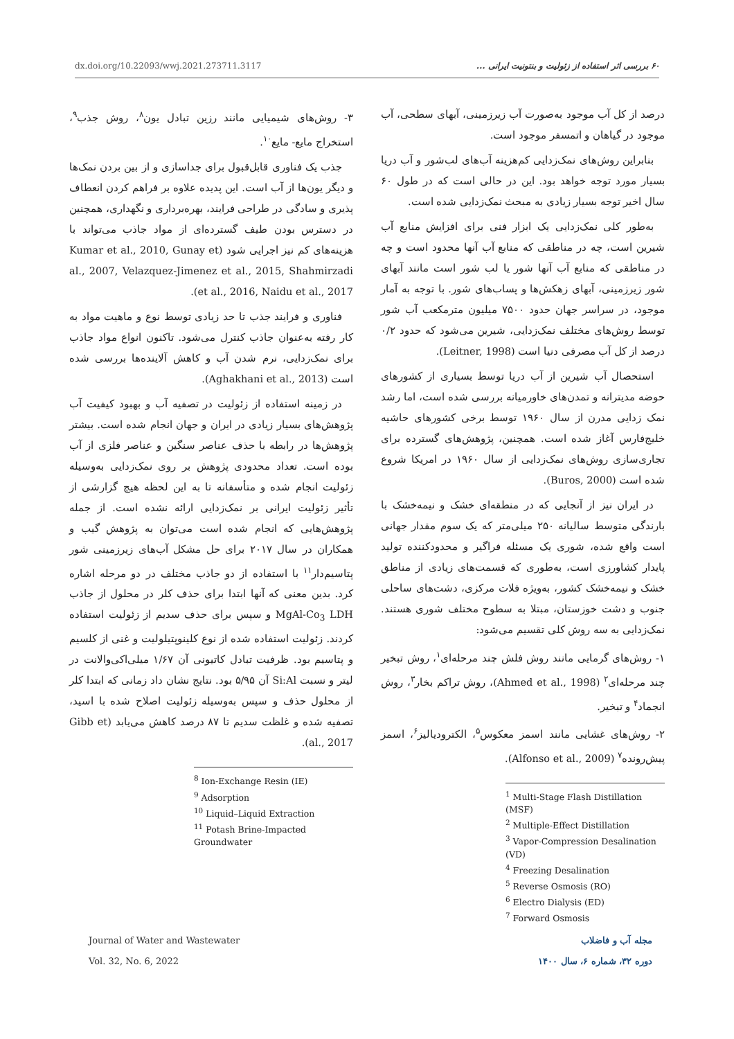dx.doi.org/10.22093/wwj.2021.273711.3117 ۶۰ بررسی اثر استفاده از زئولیت و بنتونیت ایرانی ...
درصد از کل آب موجود به‌صورت آب زیرزمینی، آبهای سطحی، آب موجود در گیاهان و اتمسفر موجود است.
بنابراین روش‌های نمک‌زدایی کم‌هزینه آب‌های لب‌شور و آب دریا بسیار مورد توجه خواهد بود. این در حالی است که در طول ۶۰ سال اخیر توجه بسیار زیادی به مبحث نمک‌زدایی شده است.
به‌طور کلی نمک‌زدایی یک ابزار فنی برای افزایش منابع آب شیرین است، چه در مناطقی که منابع آب آنها محدود است و چه در مناطقی که منابع آب آنها شور یا لب شور است مانند آبهای شور زیرزمینی، آبهای زهکش‌ها و پساب‌های شور. با توجه به آمار موجود، در سراسر جهان حدود ۷۵۰۰ میلیون مترمکعب آب شور توسط روش‌های مختلف نمک‌زدایی، شیرین می‌شود که حدود ۰/۲ درصد از کل آب مصرفی دنیا است (Leitner, 1998).
استحصال آب شیرین از آب دریا توسط بسیاری از کشورهای حوضه مدیترانه و تمدن‌های خاورمیانه بررسی شده است، اما رشد نمک زدایی مدرن از سال ۱۹۶۰ توسط برخی کشورهای حاشیه خلیج‌فارس آغاز شده است. همچنین، پژوهش‌های گسترده برای تجاری‌سازی روش‌های نمک‌زدایی از سال ۱۹۶۰ در امریکا شروع شده است (Buros, 2000).
در ایران نیز از آنجایی که در منطقه‌ای خشک و نیمه‌خشک با بارندگی متوسط سالیانه ۲۵۰ میلی‌متر که یک سوم مقدار جهانی است واقع شده، شوری یک مسئله فراگیر و محدودکننده تولید پایدار کشاورزی است، به‌طوری که قسمت‌های زیادی از مناطق خشک و نیمه‌خشک کشور، به‌ویژه فلات مرکزی، دشت‌های ساحلی جنوب و دشت خوزستان، مبتلا به سطوح مختلف شوری هستند. نمک‌زدایی به سه روش کلی تقسیم می‌شود:
۱- روش‌های گرمایی مانند روش فلش چند مرحله‌ای<sup>۱</sup>، روش تبخیر چند مرحله‌ای<sup>۲</sup> (Ahmed et al., 1998)، روش تراکم بخار<sup>۳</sup>، روش انجماد<sup>۴</sup> و تبخیر.
۲- روش‌های غشایی مانند اسمز معکوس<sup>۵</sup>، الکترودیالیز<sup>۶</sup>، اسمز پیش‌رونده<sup>۷</sup> (Alfonso et al., 2009).
<sup>1</sup> Multi-Stage Flash Distillation (MSF)
<sup>2</sup> Multiple-Effect Distillation
<sup>3</sup> Vapor-Compression Desalination (VD)
<sup>4</sup> Freezing Desalination
<sup>5</sup> Reverse Osmosis (RO)
<sup>6</sup> Electro Dialysis (ED)
<sup>7</sup> Forward Osmosis
۳- روش‌های شیمیایی مانند رزین تبادل یون<sup>۸</sup>، روش جذب<sup>۹</sup>، استخراج مایع- مایع<sup>۱۰</sup>.
جذب یک فناوری قابل‌قبول برای جداسازی و از بین بردن نمک‌ها و دیگر یون‌ها از آب است. این پدیده علاوه بر فراهم کردن انعطاف پذیری و سادگی در طراحی فرایند، بهره‌برداری و نگهداری، همچنین در دسترس بودن طیف گسترده‌ای از مواد جاذب می‌تواند با هزینه‌های کم نیز اجرایی شود (Kumar et al., 2010, Gunay et al., 2007, Velazquez-Jimenez et al., 2015, Shahmirzadi et al., 2016, Naidu et al., 2017).
فناوری و فرایند جذب تا حد زیادی توسط نوع و ماهیت مواد به کار رفته به‌عنوان جاذب کنترل می‌شود. تاکنون انواع مواد جاذب برای نمک‌زدایی، نرم شدن آب و کاهش آلاینده‌ها بررسی شده است (Aghakhani et al., 2013).
در زمینه استفاده از زئولیت در تصفیه آب و بهبود کیفیت آب پژوهش‌های بسیار زیادی در ایران و جهان انجام شده است. بیشتر پژوهش‌ها در رابطه با حذف عناصر سنگین و عناصر فلزی از آب بوده است. تعداد محدودی پژوهش بر روی نمک‌زدایی به‌وسیله زئولیت انجام شده و متأسفانه تا به این لحظه هیچ گزارشی از تأثیر زئولیت ایرانی بر نمک‌زدایی ارائه نشده است. از جمله پژوهش‌هایی که انجام شده است می‌توان به پژوهش گیب و همکاران در سال ۲۰۱۷ برای حل مشکل آب‌های زیرزمینی شور پتاسیم‌دار<sup>۱۱</sup> با استفاده از دو جاذب مختلف در دو مرحله اشاره کرد. بدین معنی که آنها ابتدا برای حذف کلر در محلول از جاذب MgAl-Co<sub>3</sub> LDH و سپس برای حذف سدیم از زئولیت استفاده کردند. زئولیت استفاده شده از نوع کلینوپتیلولیت و غنی از کلسیم و پتاسیم بود. ظرفیت تبادل کاتیونی آن ۱/۶۷ میلی‌اکی‌والانت در لیتر و نسبت Si:Al آن ۵/۹۵ بود. نتایج نشان داد زمانی که ابتدا کلر از محلول حذف و سپس به‌وسیله زئولیت اصلاح شده با اسید، تصفیه شده و غلظت سدیم تا ۸۷ درصد کاهش می‌یابد (Gibb et al., 2017).
<sup>8</sup> Ion-Exchange Resin (IE)
<sup>9</sup> Adsorption
<sup>10</sup> Liquid–Liquid Extraction
<sup>11</sup> Potash Brine-Impacted Groundwater
Journal of Water and Wastewater
Vol. 32, No. 6, 2022
مجله آب و فاضلاب
دوره ۳۲، شماره ۶، سال ۱۴۰۰